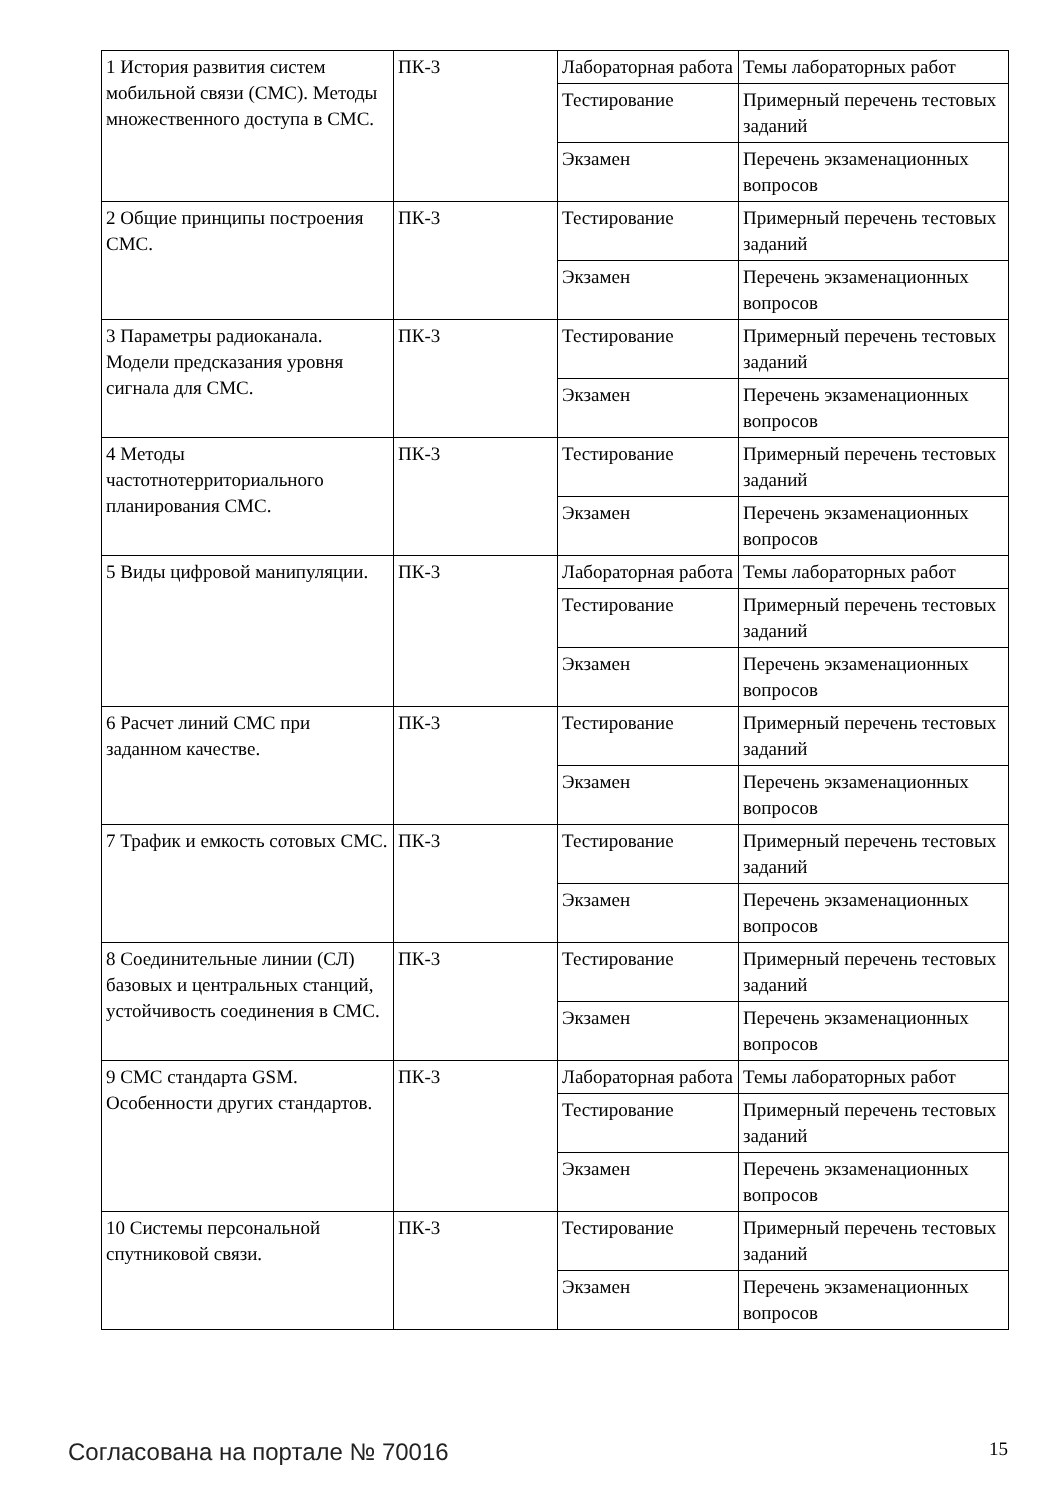| 1 История развития систем мобильной связи (СМС). Методы множественного доступа в СМС. | ПК-3 | Лабораторная работа | Темы лабораторных работ |
| | | Тестирование | Примерный перечень тестовых заданий |
| | | Экзамен | Перечень экзаменационных вопросов |
| 2 Общие принципы построения СМС. | ПК-3 | Тестирование | Примерный перечень тестовых заданий |
| | | Экзамен | Перечень экзаменационных вопросов |
| 3 Параметры радиоканала. Модели предсказания уровня сигнала для СМС. | ПК-3 | Тестирование | Примерный перечень тестовых заданий |
| | | Экзамен | Перечень экзаменационных вопросов |
| 4 Методы частотнотерриториального планирования СМС. | ПК-3 | Тестирование | Примерный перечень тестовых заданий |
| | | Экзамен | Перечень экзаменационных вопросов |
| 5 Виды цифровой манипуляции. | ПК-3 | Лабораторная работа | Темы лабораторных работ |
| | | Тестирование | Примерный перечень тестовых заданий |
| | | Экзамен | Перечень экзаменационных вопросов |
| 6 Расчет линий СМС при заданном качестве. | ПК-3 | Тестирование | Примерный перечень тестовых заданий |
| | | Экзамен | Перечень экзаменационных вопросов |
| 7 Трафик и емкость сотовых СМС. | ПК-3 | Тестирование | Примерный перечень тестовых заданий |
| | | Экзамен | Перечень экзаменационных вопросов |
| 8 Соединительные линии (СЛ) базовых и центральных станций, устойчивость соединения в СМС. | ПК-3 | Тестирование | Примерный перечень тестовых заданий |
| | | Экзамен | Перечень экзаменационных вопросов |
| 9 СМС стандарта GSM. Особенности других стандартов. | ПК-3 | Лабораторная работа | Темы лабораторных работ |
| | | Тестирование | Примерный перечень тестовых заданий |
| | | Экзамен | Перечень экзаменационных вопросов |
| 10 Системы персональной спутниковой связи. | ПК-3 | Тестирование | Примерный перечень тестовых заданий |
| | | Экзамен | Перечень экзаменационных вопросов |
Согласована на портале № 70016 15